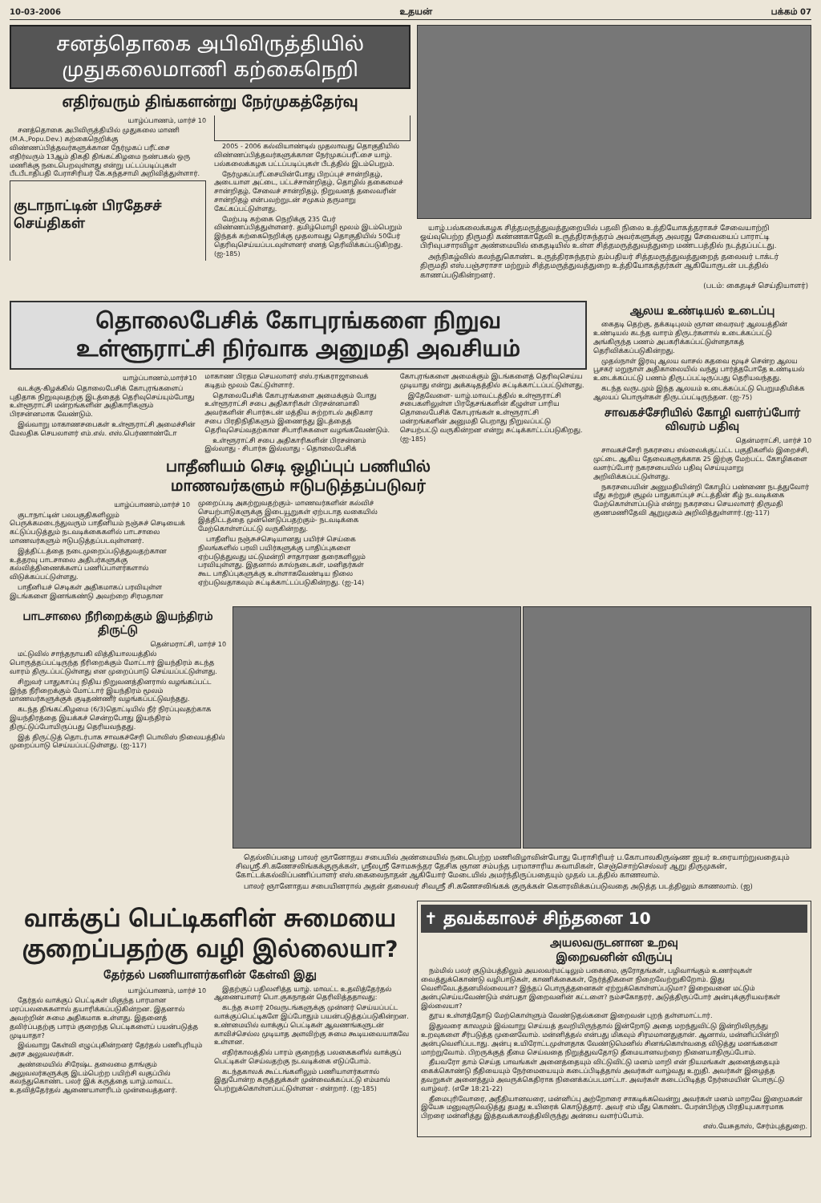10-03-2006 உதயன் பக்கம் 07
சனத்தொகை அபிவிருத்தியில்
முதுகலைமாணி கற்கைநெறி
எதிர்வரும் திங்களன்று நேர்முகத்தேர்வு
யாழ்ப்பாணம், மார்ச் 10
சனத்தொகை அபிவிருத்தியில் முதுகலை மாணி (M.A.,Popu.Dev.) கற்கைநெறிக்கு விண்ணப்பித்தவர்களுக்கான நேர்முகப் பரீட்சை எதிர்வரும் 13ஆம் திகதி திங்கட்கிழமை நண்பகல் ஒரு மணிக்கு நடைபெறவுள்ளது என்று பட்டப்படிப்புகள் பீடபீடாதிபதி பேராசிரியர் கே.கந்தசாமி அறிவித்துள்ளார்.
குடாநாட்டின் பிரதேசச் செய்திகள்
2005 - 2006 கல்வியாண்டில் முதலாவது தொகுதியில் விண்ணப்பித்தவர்களுக்கான நேர்முகப்பரீட்சை யாழ். பல்கலைக்கழக பட்டப்படிப்புகள் பீடத்தில் இடம்பெறும்.
நேர்முகப்பரீட்சையின்போது பிறப்புச் சான்றிதழ், அடையாள அட்டை, பட்டச்சான்றிதழ், தொழில் தகைமைச் சான்றிதழ், சேவைச் சான்றிதழ், நிறுவனத் தலைவரின் சான்றிதழ் என்பவற்றுடன் சமுகம் தருமாறு கேட்கப்பட்டுள்ளது.
மேற்படி கற்கை நெறிக்கு 235 பேர் விண்ணப்பித்துள்ளனர். தமிழ்மொழி மூலம் இடம்பெறும் இந்தக் கற்கைநெறிக்கு முதலாவது தொகுதியில் 50பேர் தெரிவுசெய்யப்படவுள்ளனர் எனத் தெரிவிக்கப்படுகிறது. (ஐ-185)
யாழ்.பல்கலைக்கழக சித்தமருத்துவத்துறையில் பதவி நிலை உத்தியோகத்தராகச் சேவையாற்றி ஓய்வுபெற்ற திருமதி கண்ணகாதேவி உருத்திரசுந்தரம் அவர்களுக்கு அவரது சேவையைப் பாராட்டி பிரிவுபசாரவிழா அண்மையில் கைதடியில் உள்ள சித்தமருத்துவத்துறை மண்டபத்தில் நடத்தப்பட்டது.
அந்நிகழ்வில் கலந்துகொண்ட உருத்திரசுந்தரம் தம்பதியர் சித்தமருத்துவத்துறைத் தலைவர் டாக்டர் திருமதி எஸ்.பஞ்சராசா மற்றும் சித்தமருத்துவத்துறை உத்தியோகத்தர்கள் ஆகியோருடன் படத்தில் காணப்படுகின்றனர்.
(படம்: கைதடிச் செய்தியாளர்)
தொலைபேசிக் கோபுரங்களை நிறுவ
உள்ளூராட்சி நிர்வாக அனுமதி அவசியம்
யாழ்ப்பாணம்,மார்ச்10
வடக்கு-கிழக்கில் தொலைபேசிக் கோபுரங்களைப் புதிதாக நிறுவுவதற்கு இடத்தைத் தெரிவுசெய்யும்போது உள்ளூராட்சி மன்றங்களின் அதிகாரிகளும் பிரசன்னமாக வேண்டும்.
இவ்வாறு மாகாணசபைகள் உள்ளூராட்சி அமைச்சின் மேலதிக செயலாளர் எம்.எல். எஸ்.பெர்ணாண்டோ மாகாண பிரதம செயலாளர் எஸ்.ரங்கராஜாவைக் கடிதம் மூலம் கேட்டுள்ளார்.
தொலைபேசிக் கோபுரங்களை அமைக்கும் போது உள்ளூராட்சி சபை அதிகாரிகள் பிரசன்னமாகி அவர்களின் சிபார்சுடன் மத்திய சுற்றாடல் அதிகார சபை பிரதிநிதிகளும் இணைந்து இடத்தைத் தெரிவுசெய்வதற்கான சிபாரிசுகளை வழங்கவேண்டும்.
உள்ளூராட்சி சபை அதிகாரிகளின் பிரசன்னம் இல்லாது - சிபார்சு இல்லாது - தொலைபேசிக் கோபுரங்களை அமைக்கும் இடங்களைத் தெரிவுசெய்ய முடியாது என்று அக்கடிதத்தில் சுட்டிக்காட்டப்பட்டுள்ளது.
இதேவேளை- யாழ்.மாவட்டத்தில் உள்ளூராட்சி சபைகளிலுள்ள பிரதேசங்களின் கீழுள்ள பாரிய தொலைபேசிக் கோபுரங்கள் உள்ளூராட்சி மன்றங்களின் அனுமதி பெறாது நிறுவப்பட்டு செயற்பட்டு வருகின்றன என்று சுட்டிக்காட்டப்படுகிறது. (ஐ-185)
பாதீனியம் செடி ஒழிப்புப் பணியில்
மாணவர்களும் ஈடுபடுத்தப்படுவர்
யாழ்ப்பாணம்,மார்ச் 10
குடாநாட்டின் பலபகுதிகளிலும் பெருக்கமடைந்துவரும் பாதீனியம் நஞ்சுச் செடியைக் கட்டுப்படுத்தும் நடவடிக்கைகளில் பாடசாலை மாணவர்களும் ஈடுபடுத்தப்படவுள்ளனர்.
இத்திட்டத்தை நடைமுறைப்படுத்துவதற்கான உத்தரவு பாடசாலை அதிபர்களுக்கு கல்வித்திணைக்களப் பணிப்பாளர்களால் விடுக்கப்பட்டுள்ளது.
பாதீனியச் செடிகள் அதிகமாகப் பரவியுள்ள இடங்களை இனங்கண்டு அவற்றை சிரமதான முறைப்படி அகற்றுவதற்கும்- மாணவர்களின் கல்விச் செயற்பாடுகளுக்கு இடையூறுகள் ஏற்படாத வகையில் இத்திட்டத்தை முன்னெடுப்பதற்கும்- நடவடிக்கை மேற்கொள்ளப்பட்டு வருகின்றது.
பாதீனிய நஞ்சுச்செடியானது பயிர்ச் செய்கை நிலங்களில் பரவி பயிர்களுக்கு பாதிப்புகளை ஏற்படுத்துவது மட்டுமன்றி சாதாரண தரைகளிலும் பரவியுள்ளது. இதனால் கால்நடைகள், மனிதர்கள் கூட பாதிப்புகளுக்கு உள்ளாகவேண்டிய நிலை ஏற்படுவதாகவும் சுட்டிக்காட்டப்படுகின்றது. (ஐ-14)
ஆலய உண்டியல் உடைப்பு
கைதடி தெற்கு, தக்கடிபுலம் ஞான வைரவர் ஆலயத்தின் உண்டியல் கடந்த வாரம் திருடர்களால் உடைக்கப்பட்டு அங்கிருந்த பணம் அபகரிக்கப்பட்டுள்ளதாகத் தெரிவிக்கப்படுகின்றது.
முதல்நாள் இரவு ஆலய வாசல் கதவை மூடிச் சென்ற ஆலய பூசகர் மறுநாள் அதிகாலையில் வந்து பார்த்தபோதே உண்டியல் உடைக்கப்பட்டு பணம் திருடப்பட்டிருப்பது தெரியவந்தது.
கடந்த வருடமும் இந்த ஆலயம் உடைக்கப்பட்டு பெறுமதிமிக்க ஆலயப் பொருள்கள் திருடப்பட்டிருந்தன. (ஐ-75)
சாவகச்சேரியில் கோழி வளர்ப்போர் விவரம் பதிவு
தென்மராட்சி, மார்ச் 10
சாவகச்சேரி நகரசபை எல்லைக்குட்பட்ட பகுதிகளில் இறைச்சி, முட்டை ஆகிய தேவைகளுக்காக 25 இற்கு மேற்பட்ட கோழிகளை வளர்ப்போர் நகரசபையில் பதிவு செய்யுமாறு அறிவிக்கப்பட்டுள்ளது.
நகரசபையின் அனுமதியின்றி கோழிப் பண்ணை நடத்துவோர் மீது சுற்றுச் சூழல் பாதுகாப்புச் சட்டத்தின் கீழ் நடவடிக்கை மேற்கொள்ளப்படும் என்று நகரசபை செயலாளர் திருமதி குணமணிதேவி ஆறுமுகம் அறிவித்துள்ளார்.(ஐ-117)
பாடசாலை நீரிறைக்கும் இயந்திரம் திருட்டு
தென்மராட்சி, மார்ச் 10
மட்டுவில் சாந்தநாயகி வித்தியாலயத்தில் பொருத்தப்பட்டிருந்த நீரிறைக்கும் மோட்டார் இயந்திரம் கடந்த வாரம் திருடப்பட்டுள்ளது என முறைப்பாடு செய்யப்பட்டுள்ளது.
சிறுவர் பாதுகாப்பு நிதிய நிறுவனத்தினரால் வழங்கப்பட்ட இந்த நீரிறைக்கும் மோட்டார் இயந்திரம் மூலம் மாணவர்களுக்குக் குடிதண்ணீர் வழங்கப்பட்டுவந்தது.
கடந்த திங்கட்கிழமை (6/3)தொட்டியில் நீர் நிரப்புவதற்காக இயந்திரத்தை இயக்கச் சென்றபோது இயந்திரம் திருட்டுப்போயிருப்பது தெரியவந்தது.
இத் திருட்டுத் தொடர்பாக சாவகச்சேரி பொலிஸ் நிலையத்தில் முறைப்பாடு செய்யப்பட்டுள்ளது. (ஐ-117)
தெல்லிப்பழை பாலர் ஞானோதய சபையில் அண்மையில் நடைபெற்ற மணிவிழாவின்போது பேராசிரியர் ப.கோபாலகிருஷ்ண ஐயர் உரையாற்றுவதையும் சிவஸ்ரீ.சி.கணேசலிங்கக்குருக்கள், ஸ்ரீலஸ்ரீ சோமசுந்தர தேசிக ஞான சம்பந்த பரமாசாரிய சுவாமிகள், செஞ்சொற்செல்வர் ஆறு திருமுகன், கோட்டக்கல்விப்பணிப்பாளர் எஸ்.கைலைநாதன் ஆகியோர் மேடையில் அமர்ந்திருப்பதையும் முதல் படத்தில் காணலாம்.
பாலர் ஞானோதய சபையினரால் அதன் தலைவர் சிவஸ்ரீ சி.கணேசலிங்கக் குருக்கள் கௌரவிக்கப்படுவதை அடுத்த படத்திலும் காணலாம். (ஐ)
வாக்குப் பெட்டிகளின் சுமையை
குறைப்பதற்கு வழி இல்லையா?
தேர்தல் பணியாளர்களின் கேள்வி இது
யாழ்ப்பாணம், மார்ச் 10
தேர்தல் வாக்குப் பெட்டிகள் மிகுந்த பாரமான மரப்பலகைகளால் தயாரிக்கப்படுகின்றன. இதனால் அவற்றின் சுமை அதிகமாக உள்ளது. இதனைத் தவிர்ப்பதற்கு பாரம் குறைந்த பெட்டிகளைப் பயன்படுத்த முடியாதா?
இவ்வாறு கேள்வி எழுப்புகின்றனர் தேர்தல் பணிபுரியும் அரச அலுவலர்கள்.
அண்மையில் சிரேஷ்ட தலைமை தாங்கும் அலுவலர்களுக்கு இடம்பெற்ற பயிற்சி வகுப்பில் கலந்துகொண்ட பலர் இக் கருத்தை யாழ்.மாவட்ட உதவித்தேர்தல் ஆணையாளரிடம் முன்வைத்தனர்.
இதற்குப் பதிலளித்த யாழ். மாவட்ட உதவித்தேர்தல் ஆணையாளர் பொ.குகநாதன் தெரிவித்ததாவது:
கடந்த சுமார் 20வருடங்களுக்கு முன்னர் செய்யப்பட்ட வாக்குப்பெட்டிகளே இப்போதும் பயன்படுத்தப்படுகின்றன. உண்மையில் வாக்குப் பெட்டிகள் ஆவணங்களுடன் காவிச்செல்ல முடியாத அளவிற்கு சுமை கூடியவையாகவே உள்ளன.
எதிர்காலத்தில் பாரம் குறைந்த பலகைகளில் வாக்குப் பெட்டிகள் செய்வதற்கு நடவடிக்கை எடுப்போம்.
கடந்தகாலக் கூட்டங்களிலும் பணியாளர்களால் இதுபோன்ற கருத்துக்கள் முன்வைக்கப்பட்டு எம்மால் பெற்றுக்கொள்ளப்பட்டுள்ளன - என்றார். (ஐ-185)
✝ தவக்காலச் சிந்தனை 10
அயலவருடனான உறவு
இறைவனின் விருப்பு
நம்மில் பலர் குடும்பத்திலும் அயலவர்மட்டிலும் பகைமை, குரோதங்கள், பழிவாங்கும் உணர்வுகள் வைத்துக்கொண்டு வழிபாடுகள், காணிக்கைகள், நேர்த்திகளை நிறைவேற்றுகிறோம். இது வெளிவேடத்தனமில்லையா? இந்தப் பொருத்தனைகள் ஏற்றுக்கொள்ளப்படுமா? இறைவனை மட்டும் அன்புசெய்யவேண்டும் என்பதா இறைவனின் கட்டளை? நம்சகோதரர், அடுத்திருப்போர் அன்புக்குரியவர்கள் இல்லையா?
தூய உள்ளத்தோடு மேற்கொள்ளும் வேண்டுதல்களை இறைவன் புறந் தள்ளமாட்டார்.
இதுவரை காலமும் இவ்வாறு செய்யத் தவறியிருந்தால் இன்றோடு அதை மறந்துவிட்டு இன்றிலிருந்து உறவுகளை சீர்படுத்த முனைவோம். மன்னித்தல் என்பது மிகவும் சிரமமானதுதான். ஆனால், மன்னிப்பின்றி அன்புவெளிப்படாது. அன்பு உயிரோட்டமுள்ளதாக வேண்டுமெனில் சினங்கொள்வதை விடுத்து மனங்களை மாற்றுவோம். பிறருக்குத் தீமை செய்வதை நிறுத்துவதோடு தீமையானவற்றை நினையாதிருப்போம்.
தீயவரோ தாம் செய்த பாவங்கள் அனைத்தையும் விட்டுவிட்டு மனம் மாறி என் நியமங்கள் அனைத்தையும் கைக்கொண்டு நீதியையும் நேர்மையையும் கடைப்பிடித்தால் அவர்கள் வாழ்வது உறுதி. அவர்கள் இழைத்த தவறுகள் அனைத்தும் அவருக்கெதிராக நினைக்கப்படமாட்டா. அவர்கள் கடைப்பிடித்த நேர்மையின் பொருட்டு வாழ்வர். (எசே 18:21-22)
தீமைபுரிவோரை, அநீதியானவரை, மன்னிப்பு அற்றோரை சாகடிக்கவென்று அவர்கள் மனம் மாறவே இறைமகன் இயேசு மனுவுருவெடுத்து தமது உயிரைக் கொடுத்தார். அவர் எம் மீது கொண்ட பேரன்பிற்கு பிரதியுபகாரமாக பிறரை மன்னித்து இத்தவக்காலத்திலிருந்து அன்பை வளர்ப்போம்.
எஸ்.யேசுதாஸ், சேர்ம்புத்துறை.